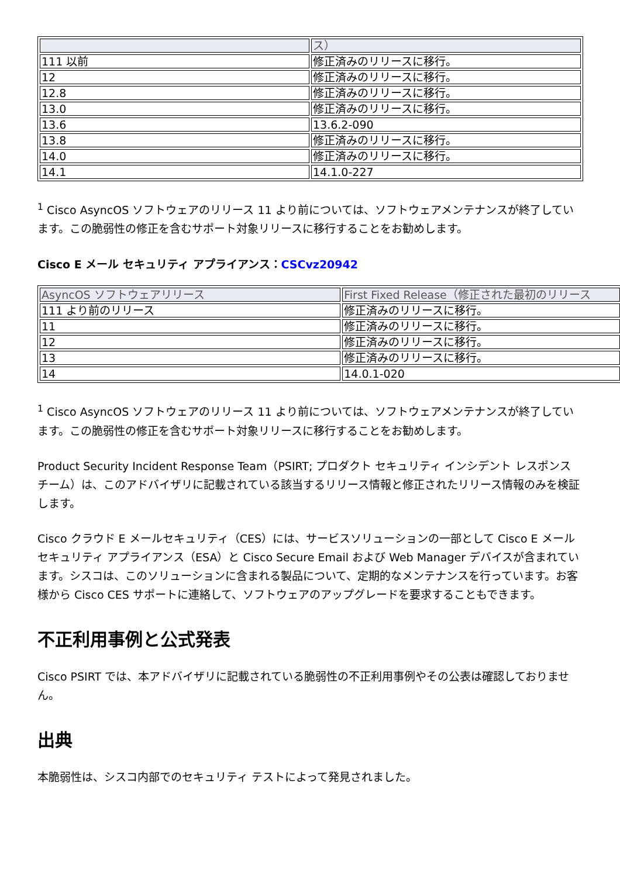| | ス） |
| --- | --- |
| 111 以前 | 修正済みのリリースに移行。 |
| 12 | 修正済みのリリースに移行。 |
| 12.8 | 修正済みのリリースに移行。 |
| 13.0 | 修正済みのリリースに移行。 |
| 13.6 | 13.6.2-090 |
| 13.8 | 修正済みのリリースに移行。 |
| 14.0 | 修正済みのリリースに移行。 |
| 14.1 | 14.1.0-227 |
<sup>1</sup> Cisco AsyncOS ソフトウェアのリリース 11 より前については、ソフトウェアメンテナンスが終了しています。この脆弱性の修正を含むサポート対象リリースに移行することをお勧めします。
Cisco E メール セキュリティ アプライアンス：CSCvz20942
| AsyncOS ソフトウェアリリース | First Fixed Release（修正された最初のリリース |
| --- | --- |
| 111 より前のリリース | 修正済みのリリースに移行。 |
| 11 | 修正済みのリリースに移行。 |
| 12 | 修正済みのリリースに移行。 |
| 13 | 修正済みのリリースに移行。 |
| 14 | 14.0.1-020 |
<sup>1</sup> Cisco AsyncOS ソフトウェアのリリース 11 より前については、ソフトウェアメンテナンスが終了しています。この脆弱性の修正を含むサポート対象リリースに移行することをお勧めします。
Product Security Incident Response Team（PSIRT; プロダクト セキュリティ インシデント レスポンス チーム）は、このアドバイザリに記載されている該当するリリース情報と修正されたリリース情報のみを検証します。
Cisco クラウド E メールセキュリティ（CES）には、サービスソリューションの一部として Cisco E メール セキュリティ アプライアンス（ESA）と Cisco Secure Email および Web Manager デバイスが含まれています。シスコは、このソリューションに含まれる製品について、定期的なメンテナンスを行っています。お客様から Cisco CES サポートに連絡して、ソフトウェアのアップグレードを要求することもできます。
不正利用事例と公式発表
Cisco PSIRT では、本アドバイザリに記載されている脆弱性の不正利用事例やその公表は確認しておりません。
出典
本脆弱性は、シスコ内部でのセキュリティ テストによって発見されました。